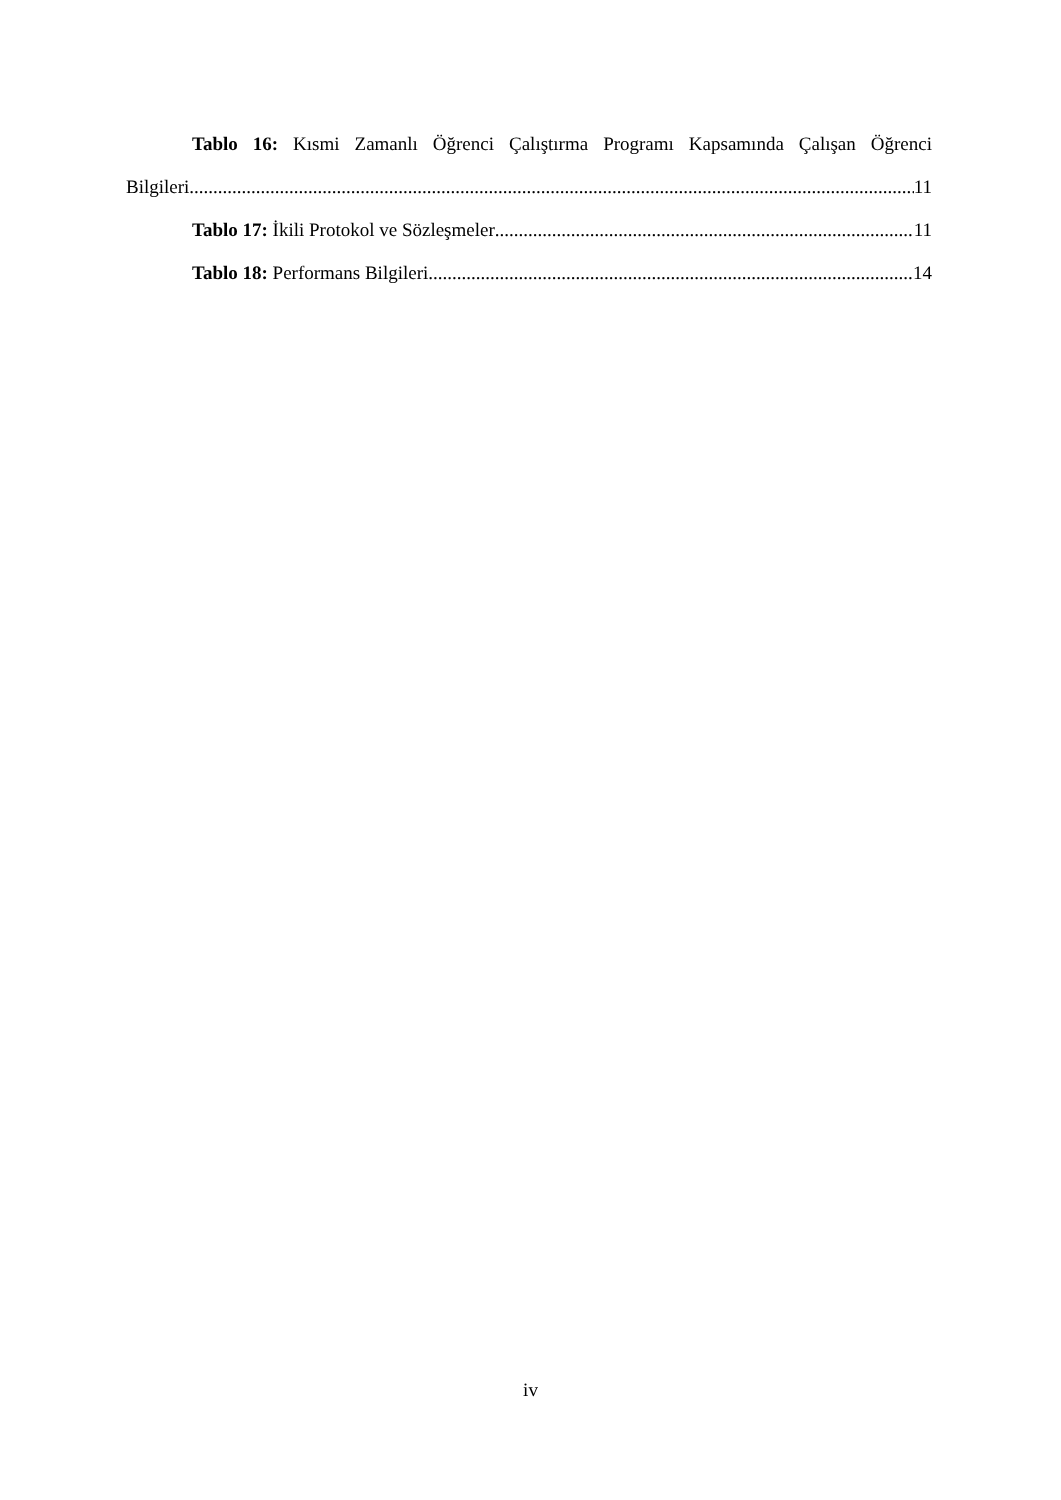Tablo 16: Kısmi Zamanlı Öğrenci Çalıştırma Programı Kapsamında Çalışan Öğrenci
Bilgileri 11
Tablo 17: İkili Protokol ve Sözleşmeler 11
Tablo 18: Performans Bilgileri 14
iv